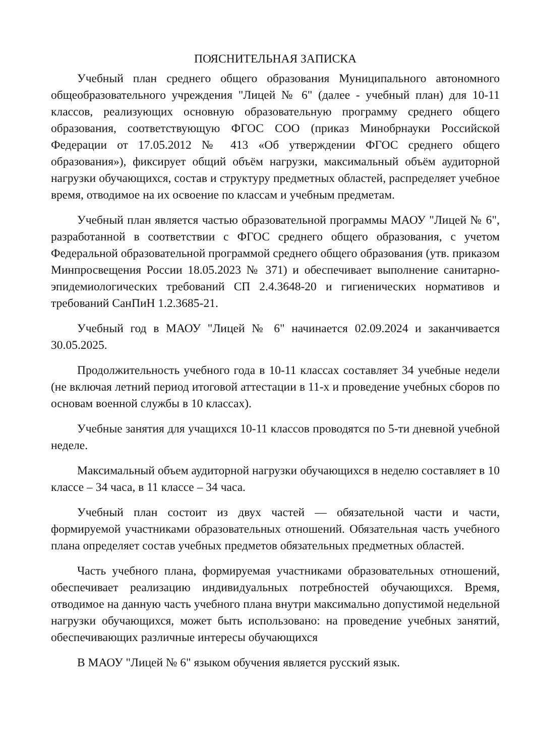ПОЯСНИТЕЛЬНАЯ ЗАПИСКА
Учебный план среднего общего образования Муниципального автономного общеобразовательного учреждения "Лицей № 6" (далее - учебный план) для 10-11 классов, реализующих основную образовательную программу среднего общего образования, соответствующую ФГОС СОО (приказ Минобрнауки Российской Федерации от 17.05.2012 № 413 «Об утверждении ФГОС среднего общего образования»), фиксирует общий объём нагрузки, максимальный объём аудиторной нагрузки обучающихся, состав и структуру предметных областей, распределяет учебное время, отводимое на их освоение по классам и учебным предметам.
Учебный план является частью образовательной программы МАОУ "Лицей № 6", разработанной в соответствии с ФГОС среднего общего образования, с учетом Федеральной образовательной программой среднего общего образования (утв. приказом Минпросвещения России 18.05.2023 № 371) и обеспечивает выполнение санитарно-эпидемиологических требований СП 2.4.3648-20 и гигиенических нормативов и требований СанПиН 1.2.3685-21.
Учебный год в МАОУ "Лицей № 6" начинается 02.09.2024 и заканчивается 30.05.2025.
Продолжительность учебного года в 10-11 классах составляет 34 учебные недели (не включая летний период итоговой аттестации в 11-х и проведение учебных сборов по основам военной службы в 10 классах).
Учебные занятия для учащихся 10-11 классов проводятся по 5-ти дневной учебной неделе.
Максимальный объем аудиторной нагрузки обучающихся в неделю составляет в 10 классе – 34 часа, в 11 классе – 34 часа.
Учебный план состоит из двух частей — обязательной части и части, формируемой участниками образовательных отношений. Обязательная часть учебного плана определяет состав учебных предметов обязательных предметных областей.
Часть учебного плана, формируемая участниками образовательных отношений, обеспечивает реализацию индивидуальных потребностей обучающихся. Время, отводимое на данную часть учебного плана внутри максимально допустимой недельной нагрузки обучающихся, может быть использовано: на проведение учебных занятий, обеспечивающих различные интересы обучающихся
В МАОУ "Лицей № 6" языком обучения является русский язык.